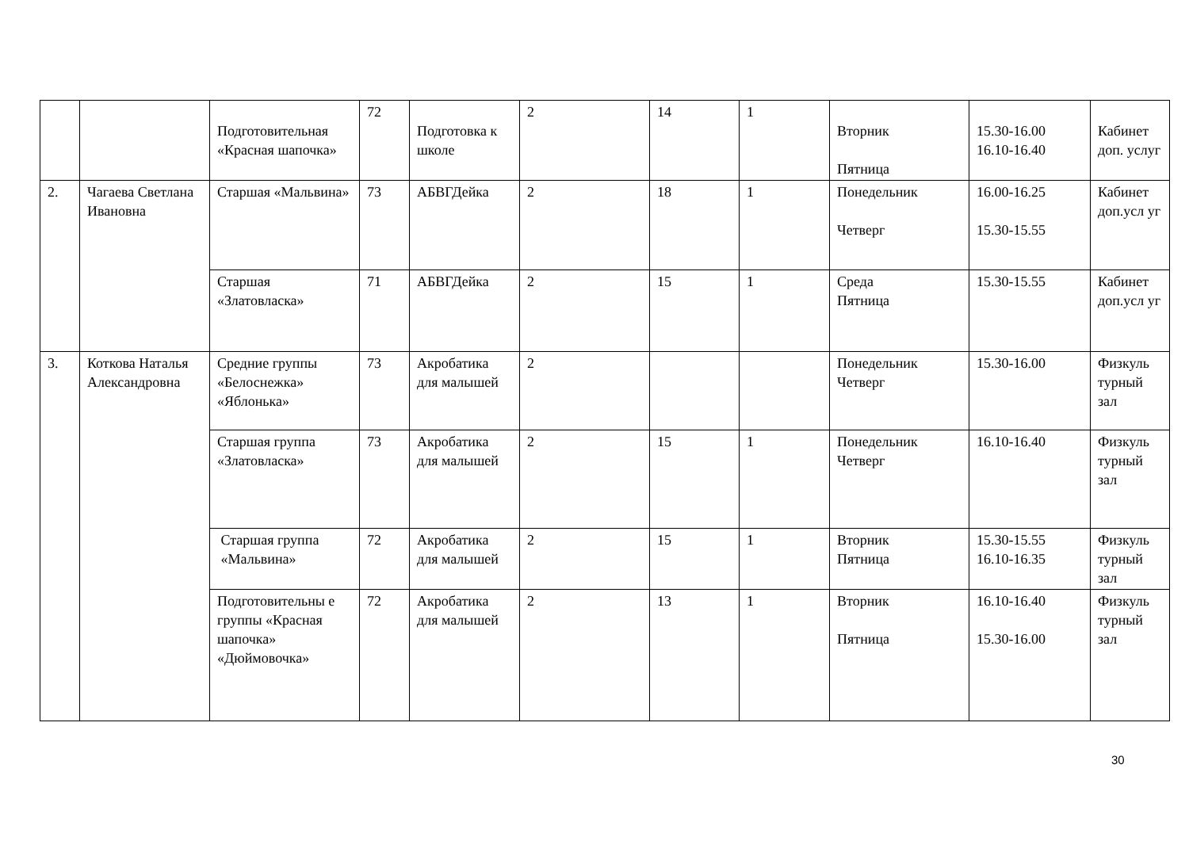| | | Подготовительная «Красная шапочка» | 72 | Подготовка к школе | 2 | 14 | 1 | Вторник Пятница | 15.30-16.00 16.10-16.40 | Кабинет доп. услуг |
| 2. | Чагаева Светлана Ивановна | Старшая «Мальвина» | 73 | АБВГДейка | 2 | 18 | 1 | Понедельник Четверг | 16.00-16.25 15.30-15.55 | Кабинет доп.усл уг |
| | | Старшая «Златовласка» | 71 | АБВГДейка | 2 | 15 | 1 | Среда Пятница | 15.30-15.55 | Кабинет доп.усл уг |
| 3. | Коткова Наталья Александровна | Средние группы «Белоснежка» «Яблонька» | 73 | Акробатика для малышей | 2 | | | Понедельник Четверг | 15.30-16.00 | Физкуль турный зал |
| | | Старшая группа «Златовласка» | 73 | Акробатика для малышей | 2 | 15 | 1 | Понедельник Четверг | 16.10-16.40 | Физкуль турный зал |
| | | Старшая группа «Мальвина» | 72 | Акробатика для малышей | 2 | 15 | 1 | Вторник Пятница | 15.30-15.55 16.10-16.35 | Физкуль турный зал |
| | | Подготовительны е группы «Красная шапочка» «Дюймовочка» | 72 | Акробатика для малышей | 2 | 13 | 1 | Вторник Пятница | 16.10-16.40 15.30-16.00 | Физкуль турный зал |
30